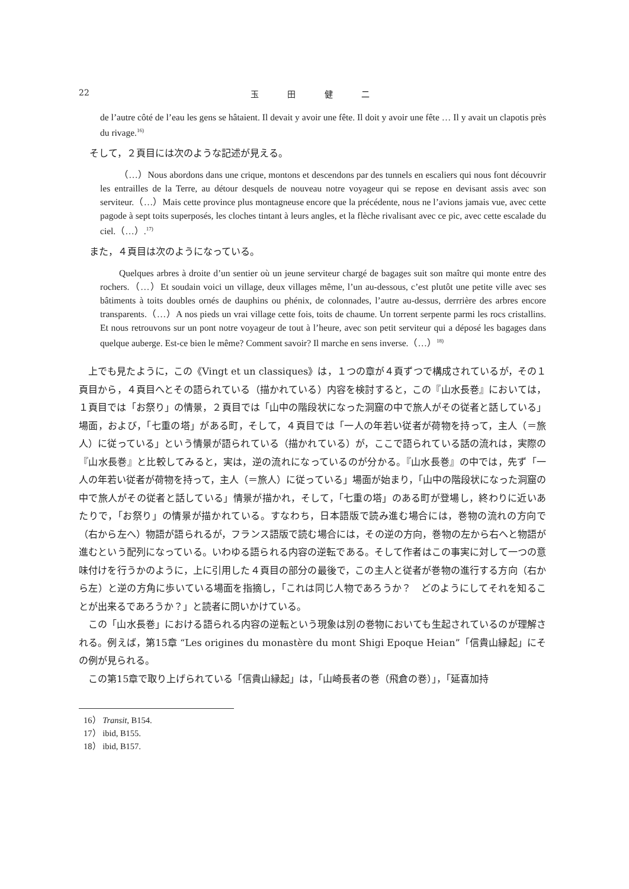22 玉 田 健 二
de l’autre côté de l’eau les gens se hâtaient. Il devait y avoir une fête. Il doit y avoir une fête … Il y avait un clapotis près du rivage.<sup>16)</sup>
そして，２頁目には次のような記述が見える。
（…）Nous abordons dans une crique, montons et descendons par des tunnels en escaliers qui nous font découvrir les entrailles de la Terre, au détour desquels de nouveau notre voyageur qui se repose en devisant assis avec son serviteur.（…）Mais cette province plus montagneuse encore que la précédente, nous ne l’avions jamais vue, avec cette pagode à sept toits superposés, les cloches tintant à leurs angles, et la flèche rivalisant avec ce pic, avec cette escalade du ciel.（…）.<sup>17)</sup>
また，４頁目は次のようになっている。
Quelques arbres à droite d’un sentier où un jeune serviteur chargé de bagages suit son maître qui monte entre des rochers.（…）Et soudain voici un village, deux villages même, l’un au-dessous, c’est plutôt une petite ville avec ses bâtiments à toits doubles ornés de dauphins ou phénix, de colonnades, l’autre au-dessus, derrrière des arbres encore transparents.（…）A nos pieds un vrai village cette fois, toits de chaume. Un torrent serpente parmi les rocs cristallins. Et nous retrouvons sur un pont notre voyageur de tout à l’heure, avec son petit serviteur qui a déposé les bagages dans quelque auberge. Est-ce bien le même? Comment savoir? Il marche en sens inverse.（…）<sup>18)</sup>
上でも見たように，この《Vingt et un classiques》は，１つの章が４頁ずつで構成されているが，その１頁目から，４頁目へとその語られている（描かれている）内容を検討すると，この『山水長巻』においては，１頁目では「お祭り」の情景，２頁目では「山中の階段状になった洞窟の中で旅人がその従者と話している」場面，および，「七重の塔」がある町，そして，４頁目では「一人の年若い従者が荷物を持って，主人（＝旅人）に従っている」という情景が語られている（描かれている）が，ここで語られている話の流れは，実際の『山水長巻』と比較してみると，実は，逆の流れになっているのが分かる。『山水長巻』の中では，先ず「一人の年若い従者が荷物を持って，主人（＝旅人）に従っている」場面が始まり，「山中の階段状になった洞窟の中で旅人がその従者と話している」情景が描かれ，そして，「七重の塔」のある町が登場し，終わりに近いあたりで，「お祭り」の情景が描かれている。すなわち，日本語版で読み進む場合には，巻物の流れの方向で（右から左へ）物語が語られるが，フランス語版で読む場合には，その逆の方向，巻物の左から右へと物語が進むという配列になっている。いわゆる語られる内容の逆転である。そして作者はこの事実に対して一つの意味付けを行うかのように，上に引用した４頁目の部分の最後で，この主人と従者が巻物の進行する方向（右から左）と逆の方角に歩いている場面を指摘し，「これは同じ人物であろうか？　どのようにしてそれを知ることが出来るであろうか？」と読者に問いかけている。
この「山水長巻」における語られる内容の逆転という現象は別の巻物においても生起されているのが理解される。例えば，第15章 “Les origines du monastère du mont Shigi Epoque Heian”「信貴山縁起」にその例が見られる。
この第15章で取り上げられている「信貴山縁起」は，「山崎長者の巻（飛倉の巻）」，「延喜加持
16） Transit, B154.
17） ibid, B155.
18） ibid, B157.